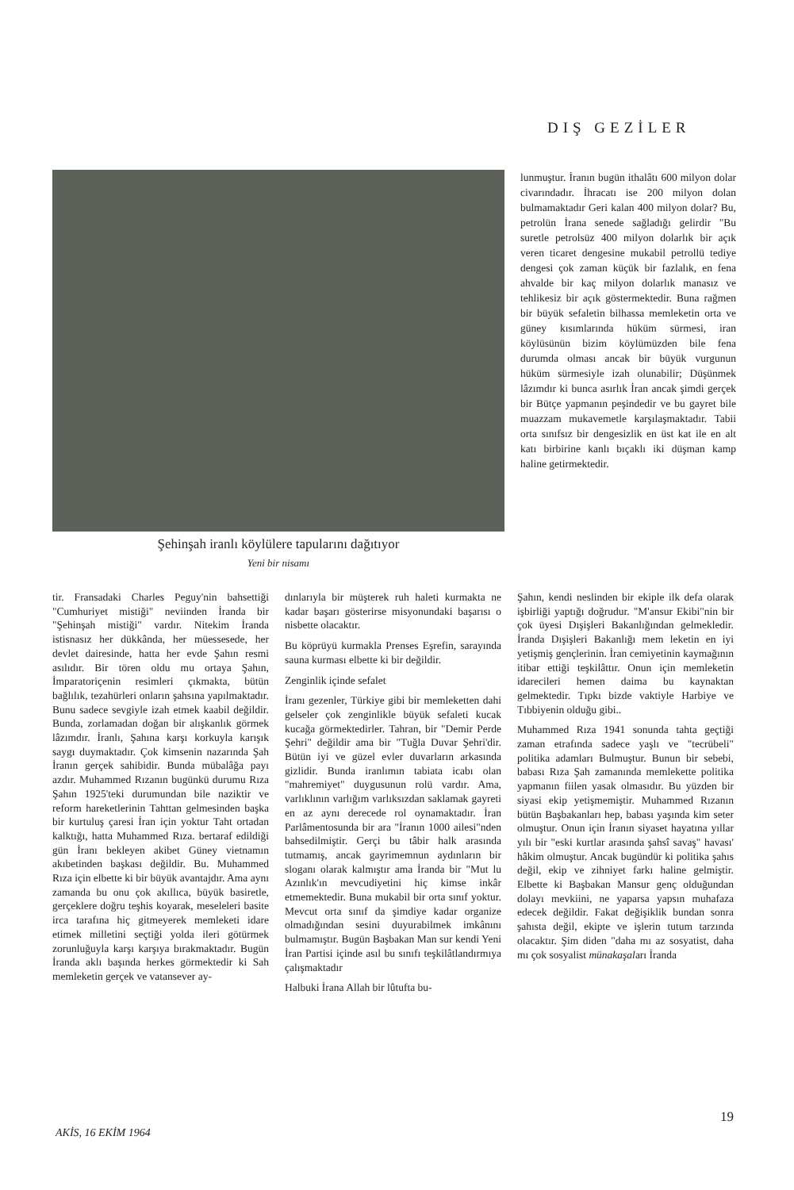DIŞ GEZİLER
Şehinşah iranlı köylülere tapularını dağıtıyor
Yeni bir nisamı
lunmuştur. İranın bugün ithalâtı 600 milyon dolar civarındadır. İhracatı ise 200 milyon dolan bulmamaktadır Geri kalan 400 milyon dolar? Bu, petrolün İrana senede sağladığı gelirdir "Bu suretle petrolsüz 400 milyon dolarlık bir açık veren ticaret dengesine mukabil petrollü tediye dengesi çok zaman küçük bir fazlalık, en fena ahvalde bir kaç milyon dolarlık manasız ve tehlikesiz bir açık göstermektedir. Buna rağmen bir büyük sefaletin bilhassa memleketin orta ve güney kısımlarında hüküm sürmesi, iran köylüsünün bizim köylümüzden bile fena durumda olması ancak bir büyük vurgunun hüküm sürmesiyle izah olunabilir; Düşünmek lâzımdır ki bunca asırlık İran ancak şimdi gerçek bir Bütçe yapmanın peşindedir ve bu gayret bile muazzam mukavemetle karşılaşmaktadır. Tabii orta sınıfsız bir dengesizlik en üst kat ile en alt katı birbirine kanlı bıçaklı iki düşman kamp haline getirmektedir.
tir. Fransadaki Charles Peguy'nin bahsettiği "Cumhuriyet mistiği" neviinden İranda bir "Şehinşah mistiği" vardır. Nitekim İranda istisnasız her dükkânda, her müessesede, her devlet dairesinde, hatta her evde Şahın resmi asılıdır. Bir tören oldu mu ortaya Şahın, İmparatoriçenin resimleri çıkmakta, bütün bağlılık, tezahürleri onların şahsına yapılmaktadır. Bunu sadece sevgiyle izah etmek kaabil değildir. Bunda, zorlamadan doğan bir alışkanlık görmek lâzımdır. İranlı, Şahına karşı korkuyla karışık saygı duymaktadır. Çok kimsenin nazarında Şah İranın gerçek sahibidir. Bunda mübalâğa payı azdır. Muhammed Rızanın bugünkü durumu Rıza Şahın 1925'teki durumundan bile naziktir ve reform hareketlerinin Tahttan gelmesinden başka bir kurtuluş çaresi İran için yoktur Taht ortadan kalktığı, hatta Muhammed Rıza. bertaraf edildiği gün İranı bekleyen akibet Güney vietnamın akıbetinden başkası değildir. Bu. Muhammed Rıza için elbette ki bir büyük avantajdır. Ama aynı zamanda bu onu çok akıllıca, büyük basiretle, gerçeklere doğru teşhis koyarak, meseleleri basite irca tarafına hiç gitmeyerek memleketi idare etimek milletini seçtiği yolda ileri götürmek zorunluğuyla karşı karşıya bırakmaktadır. Bugün İranda aklı başında herkes görmektedir ki Sah memleketin gerçek ve vatansever ay-
dınlarıyla bir müşterek ruh haleti kurmakta ne kadar başarı gösterirse misyonundaki başarısı o nisbette olacaktır.
Bu köprüyü kurmakla Prenses Eşrefin, sarayında sauna kurması elbette ki bir değildir.
Zenginlik içinde sefalet
İranı gezenler, Türkiye gibi bir memleketten dahi gelseler çok zenginlikle büyük sefaleti kucak kucağa görmektedirler. Tahran, bir "Demir Perde Şehri" değildir ama bir "Tuğla Duvar Şehri'dir. Bütün iyi ve güzel evler duvarların arkasında gizlidir. Bunda iranlımın tabiata icabı olan "mahremiyet" duygusunun rolü vardır. Ama, varlıklının varlığım varlıksızdan saklamak gayreti en az aynı derecede rol oynamaktadır. İran Parlâmentosunda bir ara "İranın 1000 ailesi"nden bahsedilmiştir. Gerçi bu tâbir halk arasında tutmamış, ancak gayrimemnun aydınların bir sloganı olarak kalmıştır ama İranda bir "Mut lu Azınlık'ın mevcudiyetini hiç kimse inkâr etmemektedir. Buna mukabil bir orta sınıf yoktur. Mevcut orta sınıf da şimdiye kadar organize olmadığından sesini duyurabilmek imkânını bulmamıştır. Bugün Başbakan Man sur kendi Yeni İran Partisi içinde asıl bu sınıfı teşkilâtlandırmıya çalışmaktadır
Halbuki İrana Allah bir lûtufta bu-
Şahın, kendi neslinden bir ekiple ilk defa olarak işbirliği yaptığı doğrudur. "M'ansur Ekibi"nin bir çok üyesi Dışişleri Bakanlığından gelmekledir. İranda Dışişleri Bakanlığı mem leketin en iyi yetişmiş gençlerinin. İran cemiyetinin kaymağının itibar ettiği teşkilâttır. Onun için memleketin idarecileri hemen daima bu kaynaktan gelmektedir. Tıpkı bizde vaktiyle Harbiye ve Tıbbiyenin olduğu gibi..
Muhammed Rıza 1941 sonunda tahta geçtiği zaman etrafında sadece yaşlı ve "tecrübeli" politika adamları Bulmuştur. Bunun bir sebebi, babası Rıza Şah zamanında memlekette politika yapmanın fiilen yasak olmasıdır. Bu yüzden bir siyasi ekip yetişmemiştir. Muhammed Rızanın bütün Başbakanları hep, babası yaşında kim seter olmuştur. Onun için İranın siyaset hayatına yıllar yılı bir "eski kurtlar arasında şahsî savaş" havası' hâkim olmuştur. Ancak bugündür ki politika şahıs değil, ekip ve zihniyet farkı haline gelmiştir. Elbette ki Başbakan Mansur genç olduğundan dolayı mevkiini, ne yaparsa yapsın muhafaza edecek değildir. Fakat değişiklik bundan sonra şahısta değil, ekipte ve işlerin tutum tarzında olacaktır. Şim diden "daha mı az sosyatist, daha mı çok sosyalist münakaşaları İranda
19
AKİS, 16 EKİM 1964